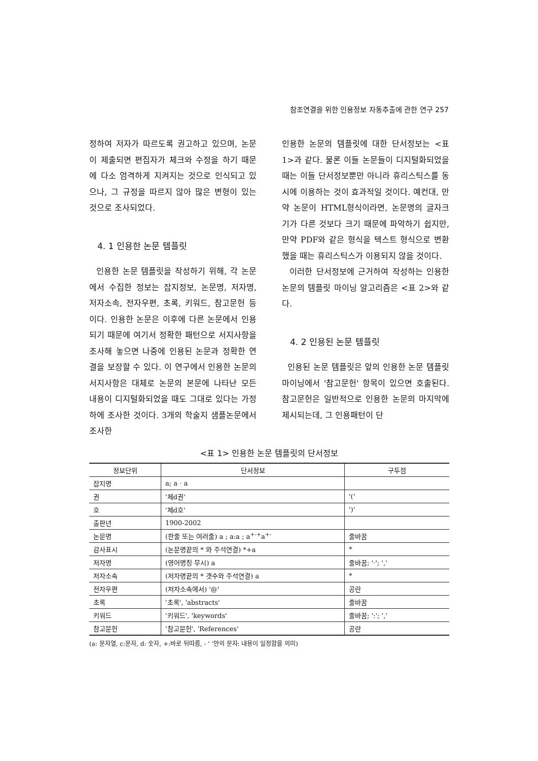참조연결을 위한 인용정보 자동추출에 관한 연구 257
정하여 저자가 따르도록 권고하고 있으며, 논문이 제출되면 편집자가 체크와 수정을 하기 때문에 다소 엄격하게 지켜지는 것으로 인식되고 있으나, 그 규정을 따르지 않아 많은 변형이 있는 것으로 조사되었다.
4. 1 인용한 논문 템플릿
인용한 논문 템플릿을 작성하기 위해, 각 논문에서 수집한 정보는 잡지정보, 논문명, 저자명, 저자소속, 전자우편, 초록, 키워드, 참고문헌 등이다. 인용한 논문은 이후에 다른 논문에서 인용되기 때문에 여기서 정확한 패턴으로 서지사항을 조사해 놓으면 나중에 인용된 논문과 정확한 연결을 보장할 수 있다. 이 연구에서 인용한 논문의 서지사항은 대체로 논문의 본문에 나타난 모든 내용이 디지털화되었을 때도 그대로 있다는 가정 하에 조사한 것이다. 3개의 학술지 샘플논문에서 조사한
인용한 논문의 템플릿에 대한 단서정보는 <표 1>과 같다. 물론 이들 논문들이 디지털화되었을 때는 이들 단서정보뿐만 아니라 휴리스틱스를 동시에 이용하는 것이 효과적일 것이다. 예컨대, 만약 논문이 HTML형식이라면, 논문명의 글자크기가 다른 것보다 크기 때문에 파악하기 쉽지만, 만약 PDF와 같은 형식을 텍스트 형식으로 변환했을 때는 휴리스틱스가 이용되지 않을 것이다.
이러한 단서정보에 근거하여 작성하는 인용한 논문의 템플릿 마이닝 알고리즘은 <표 2>와 같다.
4. 2 인용된 논문 템플릿
인용된 논문 템플릿은 앞의 인용한 논문 템플릿 마이닝에서 '참고문헌' 항목이 있으면 호출된다. 참고문헌은 일반적으로 인용한 논문의 마지막에 제시되는데, 그 인용패턴이 단
<표 1> 인용한 논문 템플릿의 단서정보
| 정보단위 | 단서정보 | 구두점 |
| --- | --- | --- |
| 잡지명 | a; a · a | |
| 권 | '제d권' | '(' |
| 호 | '제d호' | ')' |
| 출판년 | 1900-2002 | |
| 논문명 | (한줄 또는 여러줄) a ; a:a ; a<sup>+-+</sup>a<sup>+-</sup> | 줄바꿈 |
| 감사표시 | (논문명끝의 * 와 주석연결) *+a | * |
| 저자명 | (영어명칭 무시) a | 줄바꿈; '·'; ',' |
| 저자소속 | (저자명끝의 * 갯수와 주석연결) a | * |
| 전자우편 | (저자소속에서) '@' | 공란 |
| 초록 | '초록', 'abstracts' | 줄바꿈 |
| 키워드 | '키워드', 'keywords' | 줄바꿈; ':'; ',' |
| 참고문헌 | '참고문헌', 'References' | 공란 |
(a: 문자열, c:문자, d: 숫자, +:바로 뒤따름, - ' '안의 문자: 내용이 일정함을 의미)